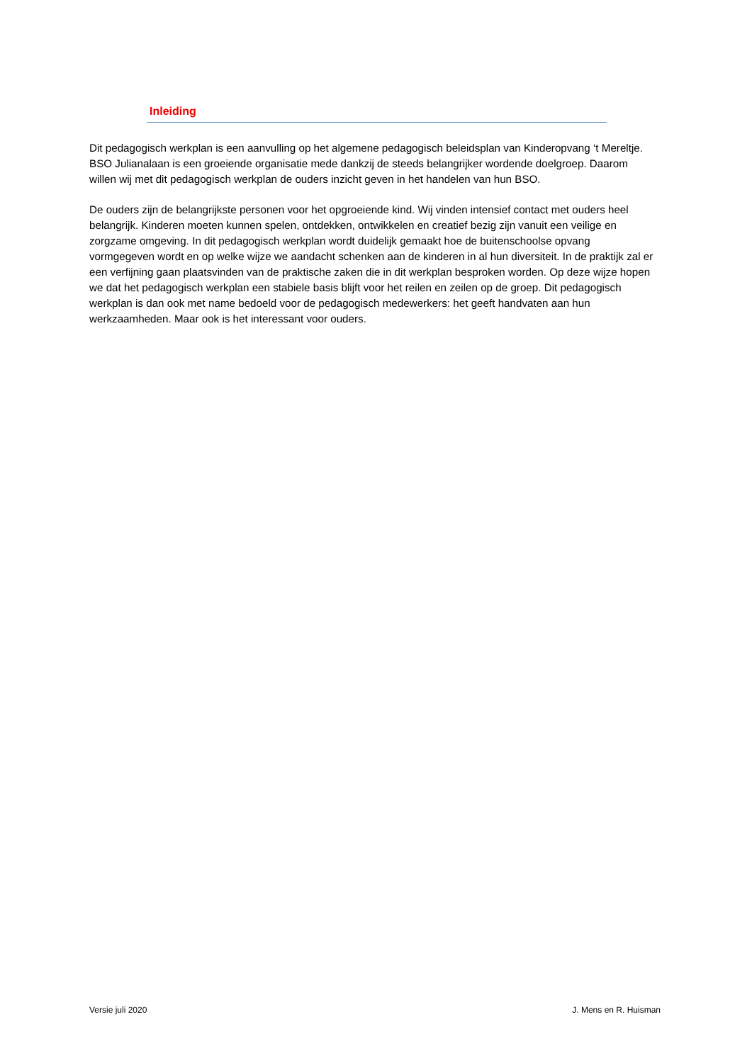Inleiding
Dit pedagogisch werkplan is een aanvulling op het algemene pedagogisch beleidsplan van Kinderopvang ‘t Mereltje. BSO Julianalaan is een groeiende organisatie mede dankzij de steeds belangrijker wordende doelgroep. Daarom willen wij met dit pedagogisch werkplan de ouders inzicht geven in het handelen van hun BSO.
De ouders zijn de belangrijkste personen voor het opgroeiende kind. Wij vinden intensief contact met ouders heel belangrijk. Kinderen moeten kunnen spelen, ontdekken, ontwikkelen en creatief bezig zijn vanuit een veilige en zorgzame omgeving. In dit pedagogisch werkplan wordt duidelijk gemaakt hoe de buitenschoolse opvang vormgegeven wordt en op welke wijze we aandacht schenken aan de kinderen in al hun diversiteit. In de praktijk zal er een verfijning gaan plaatsvinden van de praktische zaken die in dit werkplan besproken worden. Op deze wijze hopen we dat het pedagogisch werkplan een stabiele basis blijft voor het reilen en zeilen op de groep. Dit pedagogisch werkplan is dan ook met name bedoeld voor de pedagogisch medewerkers: het geeft handvaten aan hun werkzaamheden. Maar ook is het interessant voor ouders.
Versie juli 2020 J. Mens en R. Huisman